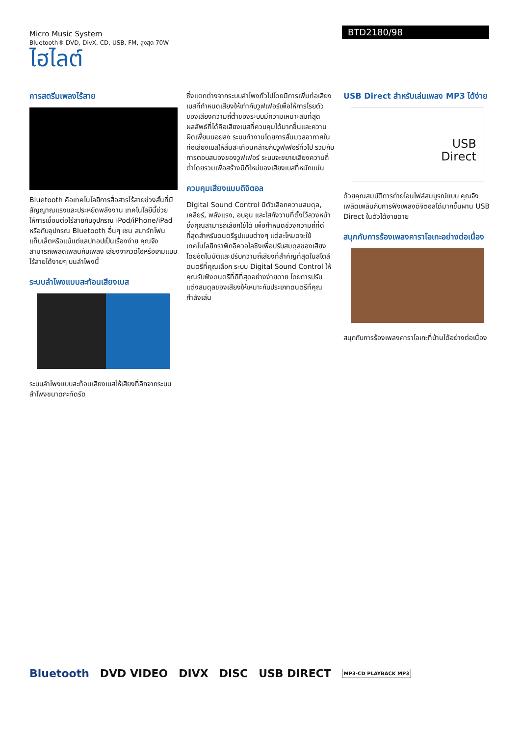Micro Music System
Bluetooth® DVD, DivX, CD, USB, FM, สูงสุด 70W
ไฮไลต์
BTD2180/98
การสตรีมเพลงไร้สาย
Bluetooth คือเทคโนโลยีการสื่อสารไร้สายช่วงสั้นที่มีสัญญาณแรงและประหยัดพลังงาน เทคโนโลยีนี้ช่วยให้การเชื่อมต่อไร้สายกับอุปกรณ iPod/iPhone/iPad หรือกับอุปกรณ Bluetooth อื่นๆ เชน สมาร์ทโฟน แท็บเล็ตหรือแม้แต่แลปทอปเป็นเรื่องง่าย คุณจึงสามารถเพลิดเพลินกับเพลง เสียงจากวิดีโอหรือเกมแบบไร้สายได้งายๆ บนลำโพงนี้
ระบบลำโพงแบบสะท้อนเสียงเบส
ระบบลำโพงแบบสะท้อนเสียงเบสให้เสียงที่ลึกจากระบบลำโพงขนาดกะทัดรัด
ซึ่งแตกต่างจากระบบลำโพงทั่วไปโดยมีการเพิ่มท่อเสียงเบสที่กำหนดเสียงให้เท่ากับวูฟเฟอร์เพื่อให้การโรยตัวของเสียงความถี่ต่ำของระบบมีความเหมาะสมที่สุด ผลลัพธ์ที่ได้คือเสียงเบสที่ควบคุมได้มากขึ้นและความผิดเพี้ยนนอยลง ระบบทำงานโดยการสั่นมวลอากาศในท่อเสียงเบสให้สั่นสะเทือนคล้ายกับวูฟเฟอร์ทั่วไป รวมกับการตอบสนองของวูฟเฟอร์ ระบบจะขยายเสียงความถี่ต่ำโดยรวมเพื่อสร้างมิติใหม่ของเสียงเบสที่หนักแน่น
ควบคุมเสียงแบบดิจิตอล
Digital Sound Control มีตัวเลือกความสมดุล, เคลียร์, พลังแรง, อบอุน และใสกังวานที่ตั้งไว้ลวงหน้าซึ่งคุณสามารถเลือกใช้ได้ เพื่อกำหนดช่วงความถี่ที่ดีที่สุดสำหรับดนตรีรูปแบบต่างๆ แต่ละโหมดจะใช้เทคโนโลยีกราฟิกอีควอไลซิงเพื่อปรับสมดุลของเสียงโดยอัตโนมัติและปรับความถี่เสียงที่สำคัญที่สุดในสไตล์ดนตรีที่คุณเลือก ระบบ Digital Sound Control ให้คุณรับฟังดนตรีที่ดีที่สุดอย่างง่ายดาย โดยการปรับแต่งสมดุลของเสียงให้เหมาะกับประเภทดนตรีที่คุณกำลังเล่น
USB Direct สำหรับเล่นเพลง MP3 ได้ง่าย
USB
Direct
ด้วยคุณสมบัติการถ่ายโอนไฟล์สมบูรณ์แบบ คุณจึงเพลิดเพลินกับการฟังเพลงดิจิตอลได้มากขึ้นผาน USB Direct ในตัวได้งายดาย
สนุกกับการร้องเพลงคาราโอเกะอย่างต่อเนื่อง
สนุกกับการร้องเพลงคาราโอเกะที่บ้านได้อย่างต่อเนื่อง
Bluetooth DVD VIDEO DIVX DISC USB DIRECT MP3-CD PLAYBACK MP3